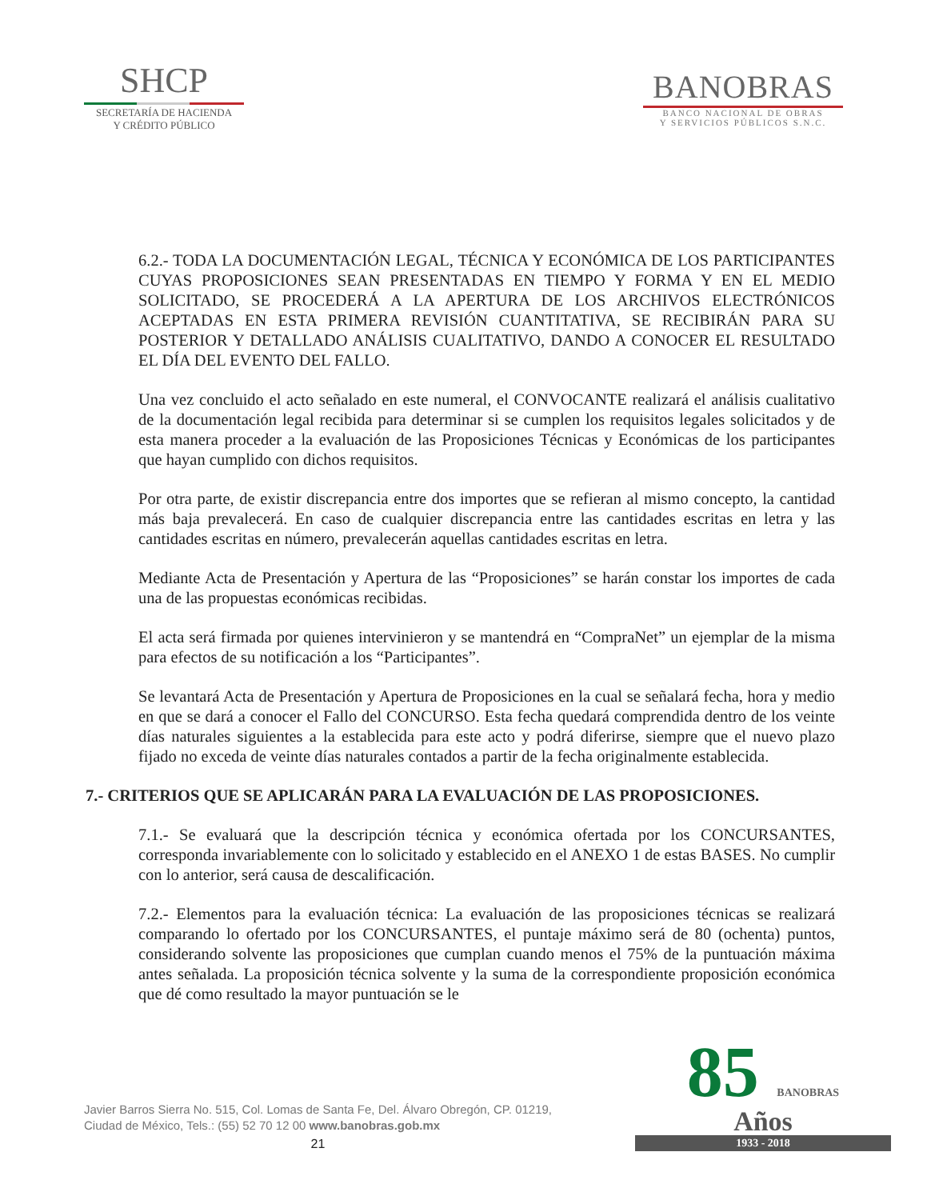SHCP
SECRETARÍA DE HACIENDA
Y CRÉDITO PÚBLICO
BANOBRAS
BANCO NACIONAL DE OBRAS
Y SERVICIOS PÚBLICOS S.N.C.
6.2.- TODA LA DOCUMENTACIÓN LEGAL, TÉCNICA Y ECONÓMICA DE LOS PARTICIPANTES CUYAS PROPOSICIONES SEAN PRESENTADAS EN TIEMPO Y FORMA Y EN EL MEDIO SOLICITADO, SE PROCEDERÁ A LA APERTURA DE LOS ARCHIVOS ELECTRÓNICOS ACEPTADAS EN ESTA PRIMERA REVISIÓN CUANTITATIVA, SE RECIBIRÁN PARA SU POSTERIOR Y DETALLADO ANÁLISIS CUALITATIVO, DANDO A CONOCER EL RESULTADO EL DÍA DEL EVENTO DEL FALLO.
Una vez concluido el acto señalado en este numeral, el CONVOCANTE realizará el análisis cualitativo de la documentación legal recibida para determinar si se cumplen los requisitos legales solicitados y de esta manera proceder a la evaluación de las Proposiciones Técnicas y Económicas de los participantes que hayan cumplido con dichos requisitos.
Por otra parte, de existir discrepancia entre dos importes que se refieran al mismo concepto, la cantidad más baja prevalecerá. En caso de cualquier discrepancia entre las cantidades escritas en letra y las cantidades escritas en número, prevalecerán aquellas cantidades escritas en letra.
Mediante Acta de Presentación y Apertura de las “Proposiciones” se harán constar los importes de cada una de las propuestas económicas recibidas.
El acta será firmada por quienes intervinieron y se mantendrá en “CompraNet” un ejemplar de la misma para efectos de su notificación a los “Participantes”.
Se levantará Acta de Presentación y Apertura de Proposiciones en la cual se señalará fecha, hora y medio en que se dará a conocer el Fallo del CONCURSO. Esta fecha quedará comprendida dentro de los veinte días naturales siguientes a la establecida para este acto y podrá diferirse, siempre que el nuevo plazo fijado no exceda de veinte días naturales contados a partir de la fecha originalmente establecida.
7.- CRITERIOS QUE SE APLICARÁN PARA LA EVALUACIÓN DE LAS PROPOSICIONES.
7.1.- Se evaluará que la descripción técnica y económica ofertada por los CONCURSANTES, corresponda invariablemente con lo solicitado y establecido en el ANEXO 1 de estas BASES. No cumplir con lo anterior, será causa de descalificación.
7.2.- Elementos para la evaluación técnica: La evaluación de las proposiciones técnicas se realizará comparando lo ofertado por los CONCURSANTES, el puntaje máximo será de 80 (ochenta) puntos, considerando solvente las proposiciones que cumplan cuando menos el 75% de la puntuación máxima antes señalada. La proposición técnica solvente y la suma de la correspondiente proposición económica que dé como resultado la mayor puntuación se le
Javier Barros Sierra No. 515, Col. Lomas de Santa Fe, Del. Álvaro Obregón, CP. 01219,
Ciudad de México, Tels.: (55) 52 70 12 00 www.banobras.gob.mx
21
85 BANOBRAS
Años
1933 - 2018